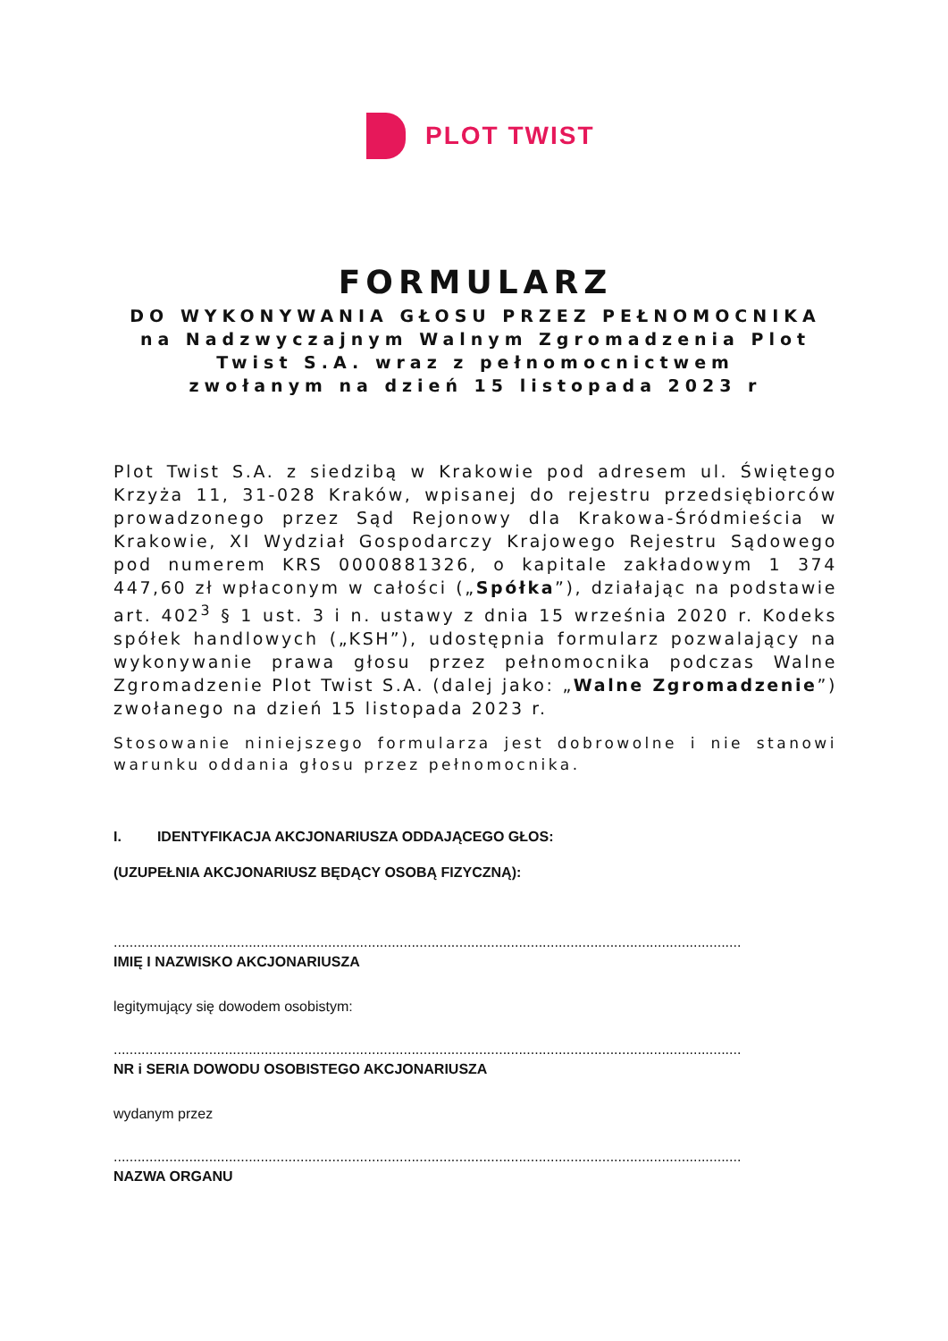PLOT TWIST
FORMULARZ
DO WYKONYWANIA GŁOSU PRZEZ PEŁNOMOCNIKA
na Nadzwyczajnym Walnym Zgromadzenia Plot
Twist S.A. wraz z pełnomocnictwem
zwołanym na dzień 15 listopada 2023 r
Plot Twist S.A. z siedzibą w Krakowie pod adresem ul. Świętego Krzyża 11, 31-028 Kraków, wpisanej do rejestru przedsiębiorców prowadzonego przez Sąd Rejonowy dla Krakowa-Śródmieścia w Krakowie, XI Wydział Gospodarczy Krajowego Rejestru Sądowego pod numerem KRS 0000881326, o kapitale zakładowym 1 374 447,60 zł wpłaconym w całości („Spółka”), działając na podstawie art. 402<sup>3</sup> § 1 ust. 3 i n. ustawy z dnia 15 września 2020 r. Kodeks spółek handlowych („KSH”), udostępnia formularz pozwalający na wykonywanie prawa głosu przez pełnomocnika podczas Walne Zgromadzenie Plot Twist S.A. (dalej jako: „Walne Zgromadzenie”) zwołanego na dzień 15 listopada 2023 r.
Stosowanie niniejszego formularza jest dobrowolne i nie stanowi warunku oddania głosu przez pełnomocnika.
I. IDENTYFIKACJA AKCJONARIUSZA ODDAJĄCEGO GŁOS:
(UZUPEŁNIA AKCJONARIUSZ BĘDĄCY OSOBĄ FIZYCZNĄ):
..............................................................................................................................................................
IMIĘ I NAZWISKO AKCJONARIUSZA
legitymujący się dowodem osobistym:
..............................................................................................................................................................
NR i SERIA DOWODU OSOBISTEGO AKCJONARIUSZA
wydanym przez
..............................................................................................................................................................
NAZWA ORGANU